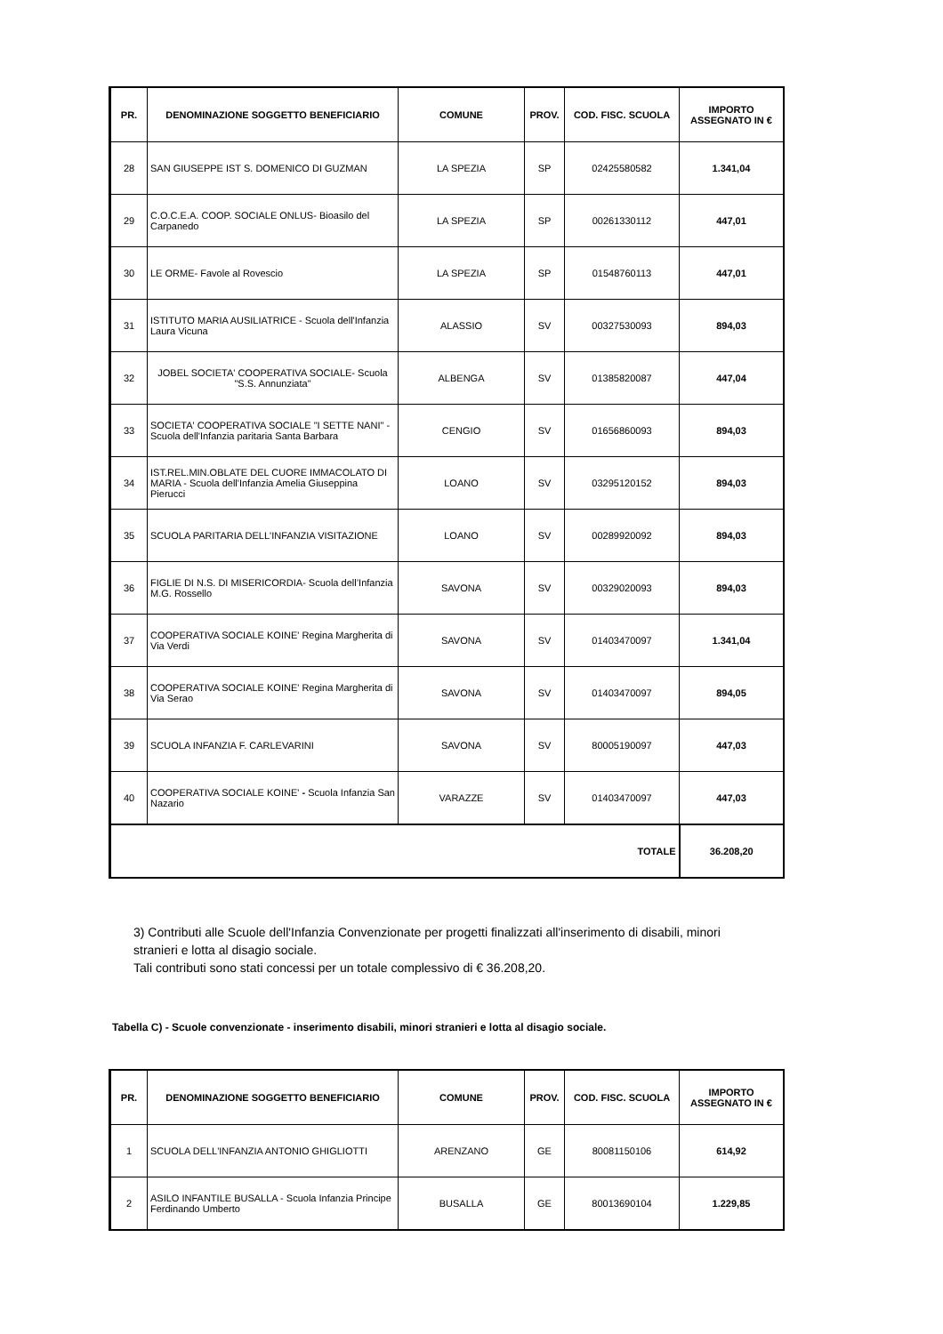| PR. | DENOMINAZIONE SOGGETTO BENEFICIARIO | COMUNE | PROV. | COD. FISC. SCUOLA | IMPORTO ASSEGNATO IN € |
| --- | --- | --- | --- | --- | --- |
| 28 | SAN GIUSEPPE IST S. DOMENICO DI GUZMAN | LA SPEZIA | SP | 02425580582 | 1.341,04 |
| 29 | C.O.C.E.A. COOP. SOCIALE ONLUS- Bioasilo del Carpanedo | LA SPEZIA | SP | 00261330112 | 447,01 |
| 30 | LE ORME- Favole al Rovescio | LA SPEZIA | SP | 01548760113 | 447,01 |
| 31 | ISTITUTO MARIA AUSILIATRICE - Scuola dell'Infanzia Laura Vicuna | ALASSIO | SV | 00327530093 | 894,03 |
| 32 | JOBEL SOCIETA' COOPERATIVA SOCIALE- Scuola "S.S. Annunziata" | ALBENGA | SV | 01385820087 | 447,04 |
| 33 | SOCIETA' COOPERATIVA SOCIALE "I SETTE NANI" - Scuola dell'Infanzia paritaria Santa Barbara | CENGIO | SV | 01656860093 | 894,03 |
| 34 | IST.REL.MIN.OBLATE DEL CUORE IMMACOLATO DI MARIA - Scuola dell'Infanzia Amelia Giuseppina Pierucci | LOANO | SV | 03295120152 | 894,03 |
| 35 | SCUOLA PARITARIA DELL'INFANZIA VISITAZIONE | LOANO | SV | 00289920092 | 894,03 |
| 36 | FIGLIE DI N.S. DI MISERICORDIA- Scuola dell’Infanzia M.G. Rossello | SAVONA | SV | 00329020093 | 894,03 |
| 37 | COOPERATIVA SOCIALE KOINE' Regina Margherita di Via Verdi | SAVONA | SV | 01403470097 | 1.341,04 |
| 38 | COOPERATIVA SOCIALE KOINE' Regina Margherita di Via Serao | SAVONA | SV | 01403470097 | 894,05 |
| 39 | SCUOLA INFANZIA F. CARLEVARINI | SAVONA | SV | 80005190097 | 447,03 |
| 40 | COOPERATIVA SOCIALE KOINE' - Scuola Infanzia San Nazario | VARAZZE | SV | 01403470097 | 447,03 |
| TOTALE | | | | | 36.208,20 |
3) Contributi alle Scuole dell'Infanzia Convenzionate per progetti finalizzati all'inserimento di disabili, minori stranieri e lotta al disagio sociale.
Tali contributi sono stati concessi per un totale complessivo di € 36.208,20.
Tabella C) - Scuole convenzionate - inserimento disabili, minori stranieri e lotta al disagio sociale.
| PR. | DENOMINAZIONE SOGGETTO BENEFICIARIO | COMUNE | PROV. | COD. FISC. SCUOLA | IMPORTO ASSEGNATO IN € |
| --- | --- | --- | --- | --- | --- |
| 1 | SCUOLA DELL'INFANZIA ANTONIO GHIGLIOTTI | ARENZANO | GE | 80081150106 | 614,92 |
| 2 | ASILO INFANTILE BUSALLA - Scuola Infanzia Principe Ferdinando Umberto | BUSALLA | GE | 80013690104 | 1.229,85 |